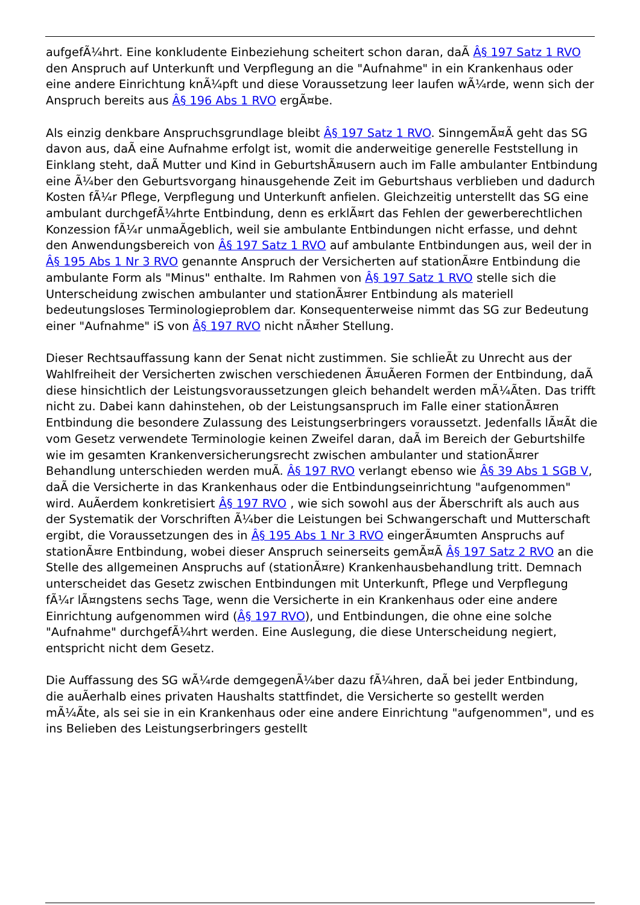aufgefÃ¼hrt. Eine konkludente Einbeziehung scheitert schon daran, daÃ Â§ 197 Satz 1 RVO den Anspruch auf Unterkunft und Verpflegung an die "Aufnahme" in ein Krankenhaus oder eine andere Einrichtung knÃ¼pft und diese Voraussetzung leer laufen wÃ¼rde, wenn sich der Anspruch bereits aus Â§ 196 Abs 1 RVO ergÃ¤be.
Als einzig denkbare Anspruchsgrundlage bleibt Â§ 197 Satz 1 RVO. SinngemÃ¤Ã geht das SG davon aus, daÃ eine Aufnahme erfolgt ist, womit die anderweitige generelle Feststellung in Einklang steht, daÃ Mutter und Kind in GeburtshÃ¤usern auch im Falle ambulanter Entbindung eine Ã¼ber den Geburtsvorgang hinausgehende Zeit im Geburtshaus verblieben und dadurch Kosten fÃ¼r Pflege, Verpflegung und Unterkunft anfielen. Gleichzeitig unterstellt das SG eine ambulant durchgefÃ¼hrte Entbindung, denn es erklÃ¤rt das Fehlen der gewerberechtlichen Konzession fÃ¼r unmaÃgeblich, weil sie ambulante Entbindungen nicht erfasse, und dehnt den Anwendungsbereich von Â§ 197 Satz 1 RVO auf ambulante Entbindungen aus, weil der in Â§ 195 Abs 1 Nr 3 RVO genannte Anspruch der Versicherten auf stationÃ¤re Entbindung die ambulante Form als "Minus" enthalte. Im Rahmen von Â§ 197 Satz 1 RVO stelle sich die Unterscheidung zwischen ambulanter und stationÃ¤rer Entbindung als materiell bedeutungsloses Terminologieproblem dar. Konsequenterweise nimmt das SG zur Bedeutung einer "Aufnahme" iS von Â§ 197 RVO nicht nÃ¤her Stellung.
Dieser Rechtsauffassung kann der Senat nicht zustimmen. Sie schlieÃt zu Unrecht aus der Wahlfreiheit der Versicherten zwischen verschiedenen Ã¤uÃeren Formen der Entbindung, daÃ diese hinsichtlich der Leistungsvoraussetzungen gleich behandelt werden mÃ¼Ãten. Das trifft nicht zu. Dabei kann dahinstehen, ob der Leistungsanspruch im Falle einer stationÃ¤ren Entbindung die besondere Zulassung des Leistungserbringers voraussetzt. Jedenfalls lÃ¤Ãt die vom Gesetz verwendete Terminologie keinen Zweifel daran, daÃ im Bereich der Geburtshilfe wie im gesamten Krankenversicherungsrecht zwischen ambulanter und stationÃ¤rer Behandlung unterschieden werden muÃ. Â§ 197 RVO verlangt ebenso wie Â§ 39 Abs 1 SGB V, daÃ die Versicherte in das Krankenhaus oder die Entbindungseinrichtung "aufgenommen" wird. AuÃerdem konkretisiert Â§ 197 RVO , wie sich sowohl aus der Ãberschrift als auch aus der Systematik der Vorschriften Ã¼ber die Leistungen bei Schwangerschaft und Mutterschaft ergibt, die Voraussetzungen des in Â§ 195 Abs 1 Nr 3 RVO eingerÃ¤umten Anspruchs auf stationÃ¤re Entbindung, wobei dieser Anspruch seinerseits gemÃ¤Ã Â§ 197 Satz 2 RVO an die Stelle des allgemeinen Anspruchs auf (stationÃ¤re) Krankenhausbehandlung tritt. Demnach unterscheidet das Gesetz zwischen Entbindungen mit Unterkunft, Pflege und Verpflegung fÃ¼r lÃ¤ngstens sechs Tage, wenn die Versicherte in ein Krankenhaus oder eine andere Einrichtung aufgenommen wird (Â§ 197 RVO), und Entbindungen, die ohne eine solche "Aufnahme" durchgefÃ¼hrt werden. Eine Auslegung, die diese Unterscheidung negiert, entspricht nicht dem Gesetz.
Die Auffassung des SG wÃ¼rde demgegenÃ¼ber dazu fÃ¼hren, daÃ bei jeder Entbindung, die auÃerhalb eines privaten Haushalts stattfindet, die Versicherte so gestellt werden mÃ¼Ãte, als sei sie in ein Krankenhaus oder eine andere Einrichtung "aufgenommen", und es ins Belieben des Leistungserbringers gestellt